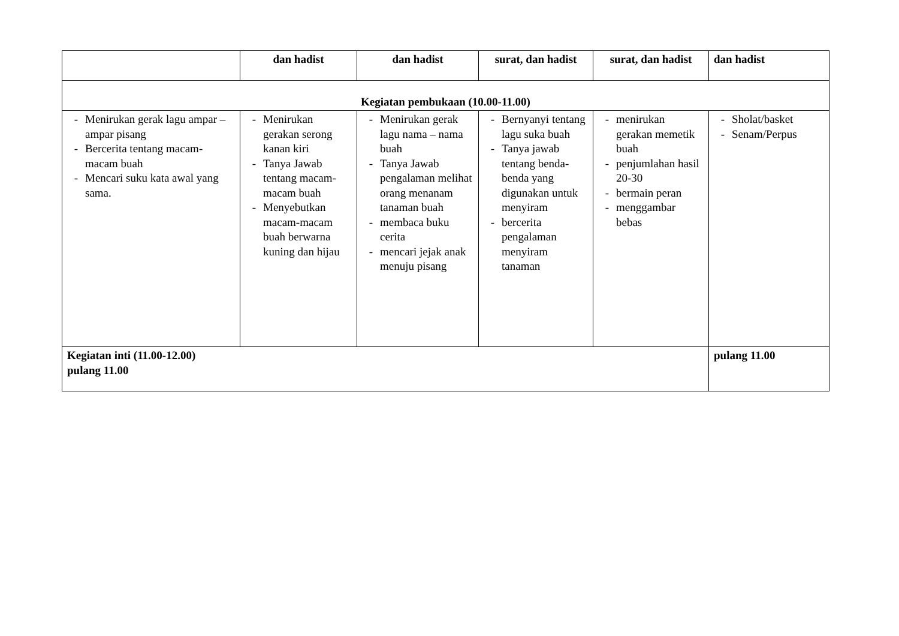| | dan hadist | dan hadist | surat, dan hadist | surat, dan hadist | dan hadist |
| Kegiatan pembukaan (10.00-11.00) | | | | | |
| - Menirukan gerak lagu ampar – ampar pisang - Bercerita tentang macam-macam buah - Mencari suku kata awal yang sama. | - Menirukan gerakan serong kanan kiri - Tanya Jawab tentang macam-macam buah - Menyebutkan macam-macam buah berwarna kuning dan hijau | - Menirukan gerak lagu nama – nama buah - Tanya Jawab pengalaman melihat orang menanam tanaman buah - membaca buku cerita - mencari jejak anak menuju pisang | - Bernyanyi tentang lagu suka buah - Tanya jawab tentang benda-benda yang digunakan untuk menyiram - bercerita pengalaman menyiram tanaman | - menirukan gerakan memetik buah - penjumlahan hasil 20-30 - bermain peran - menggambar bebas | - Sholat/basket - Senam/Perpus |
| Kegiatan inti (11.00-12.00) pulang 11.00 | | | | | pulang 11.00 |